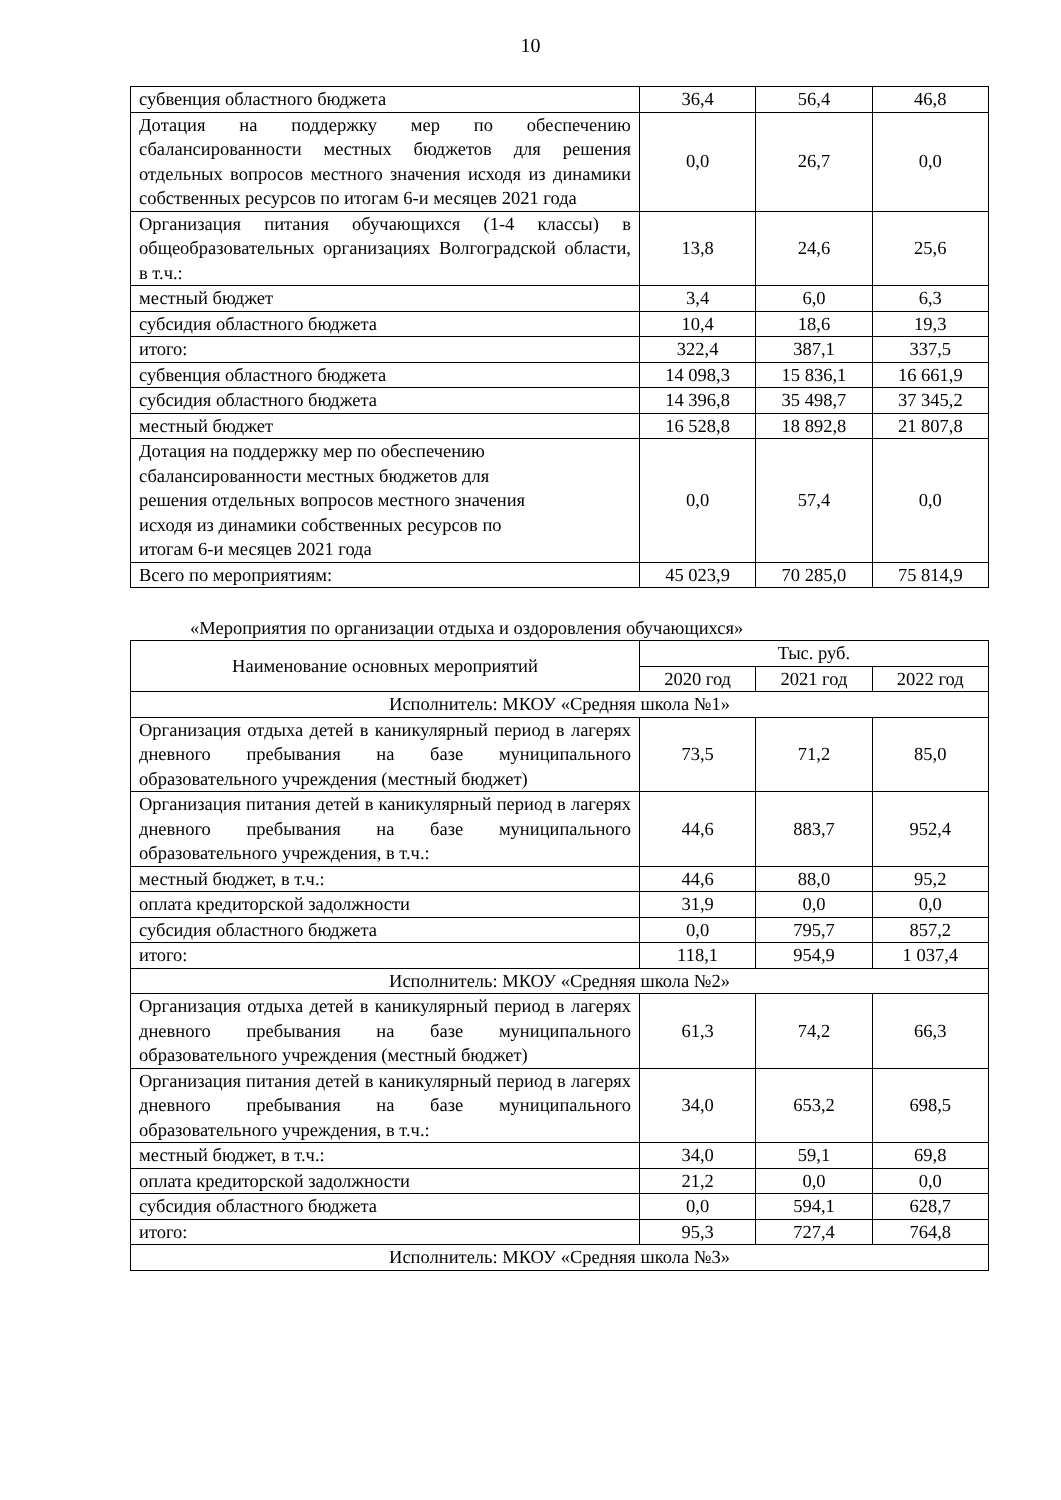10
| субвенция областного бюджета | 36,4 | 56,4 | 46,8 |
| Дотация на поддержку мер по обеспечению сбалансированности местных бюджетов для решения отдельных вопросов местного значения исходя из динамики собственных ресурсов по итогам 6-и месяцев 2021 года | 0,0 | 26,7 | 0,0 |
| Организация питания обучающихся (1-4 классы) в общеобразовательных организациях Волгоградской области, в т.ч.: | 13,8 | 24,6 | 25,6 |
| местный бюджет | 3,4 | 6,0 | 6,3 |
| субсидия областного бюджета | 10,4 | 18,6 | 19,3 |
| итого: | 322,4 | 387,1 | 337,5 |
| субвенция областного бюджета | 14 098,3 | 15 836,1 | 16 661,9 |
| субсидия областного бюджета | 14 396,8 | 35 498,7 | 37 345,2 |
| местный бюджет | 16 528,8 | 18 892,8 | 21 807,8 |
| Дотация на поддержку мер по обеспечению сбалансированности местных бюджетов для решения отдельных вопросов местного значения исходя из динамики собственных ресурсов по итогам 6-и месяцев 2021 года | 0,0 | 57,4 | 0,0 |
| Всего по мероприятиям: | 45 023,9 | 70 285,0 | 75 814,9 |
«Мероприятия по организации отдыха и оздоровления обучающихся»
| Наименование основных мероприятий | Тыс. руб. | | |
| --- | --- | --- | --- |
| | 2020 год | 2021 год | 2022 год |
| Исполнитель: МКОУ «Средняя школа №1» | | | |
| Организация отдыха детей в каникулярный период в лагерях дневного пребывания на базе муниципального образовательного учреждения (местный бюджет) | 73,5 | 71,2 | 85,0 |
| Организация питания детей в каникулярный период в лагерях дневного пребывания на базе муниципального образовательного учреждения, в т.ч.: | 44,6 | 883,7 | 952,4 |
| местный бюджет, в т.ч.: | 44,6 | 88,0 | 95,2 |
| оплата кредиторской задолжности | 31,9 | 0,0 | 0,0 |
| субсидия областного бюджета | 0,0 | 795,7 | 857,2 |
| итого: | 118,1 | 954,9 | 1 037,4 |
| Исполнитель: МКОУ «Средняя школа №2» | | | |
| Организация отдыха детей в каникулярный период в лагерях дневного пребывания на базе муниципального образовательного учреждения (местный бюджет) | 61,3 | 74,2 | 66,3 |
| Организация питания детей в каникулярный период в лагерях дневного пребывания на базе муниципального образовательного учреждения, в т.ч.: | 34,0 | 653,2 | 698,5 |
| местный бюджет, в т.ч.: | 34,0 | 59,1 | 69,8 |
| оплата кредиторской задолжности | 21,2 | 0,0 | 0,0 |
| субсидия областного бюджета | 0,0 | 594,1 | 628,7 |
| итого: | 95,3 | 727,4 | 764,8 |
| Исполнитель: МКОУ «Средняя школа №3» | | | |